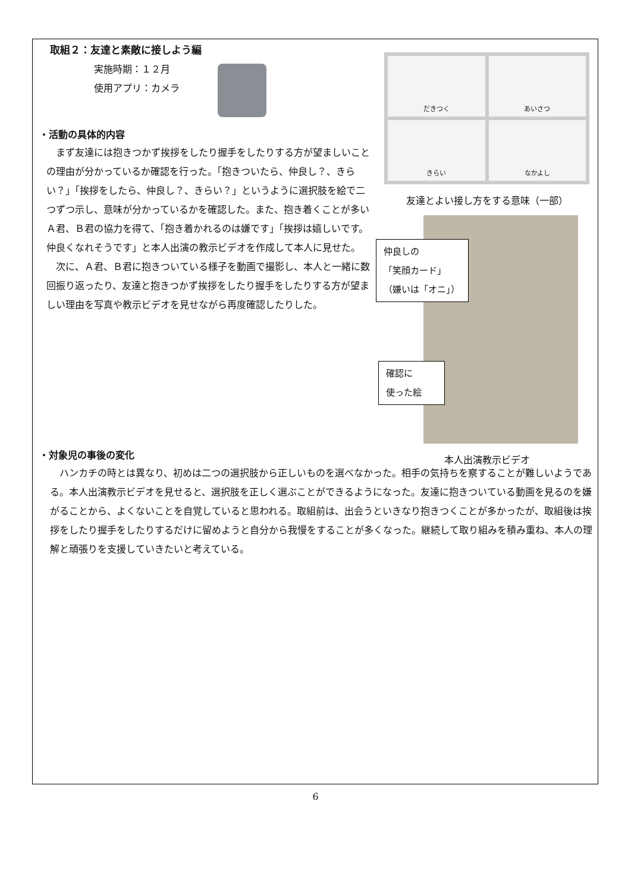取組２：友達と素敵に接しよう編
実施時期：１２月
使用アプリ：カメラ
・活動の具体的内容
まず友達には抱きつかず挨拶をしたり握手をしたりする方が望ましいことの理由が分かっているか確認を行った。「抱きついたら、仲良し？、きらい？」「挨拶をしたら、仲良し？、きらい？」というように選択肢を絵で二つずつ示し、意味が分かっているかを確認した。また、抱き着くことが多いＡ君、Ｂ君の協力を得て、「抱き着かれるのは嫌です」「挨拶は嬉しいです。仲良くなれそうです」と本人出演の教示ビデオを作成して本人に見せた。
次に、Ａ君、Ｂ君に抱きついている様子を動画で撮影し、本人と一緒に数回振り返ったり、友達と抱きつかず挨拶をしたり握手をしたりする方が望ましい理由を写真や教示ビデオを見せながら再度確認したりした。
だきつく
あいさつ
きらい
なかよし
友達とよい接し方をする意味（一部）
仲良しの
「笑顔カード」
（嫌いは「オニ」）
確認に
使った絵
本人出演教示ビデオ
・対象児の事後の変化
ハンカチの時とは異なり、初めは二つの選択肢から正しいものを選べなかった。相手の気持ちを察することが難しいようである。本人出演教示ビデオを見せると、選択肢を正しく選ぶことができるようになった。友達に抱きついている動画を見るのを嫌がることから、よくないことを自覚していると思われる。取組前は、出会うといきなり抱きつくことが多かったが、取組後は挨拶をしたり握手をしたりするだけに留めようと自分から我慢をすることが多くなった。継続して取り組みを積み重ね、本人の理解と頑張りを支援していきたいと考えている。
6